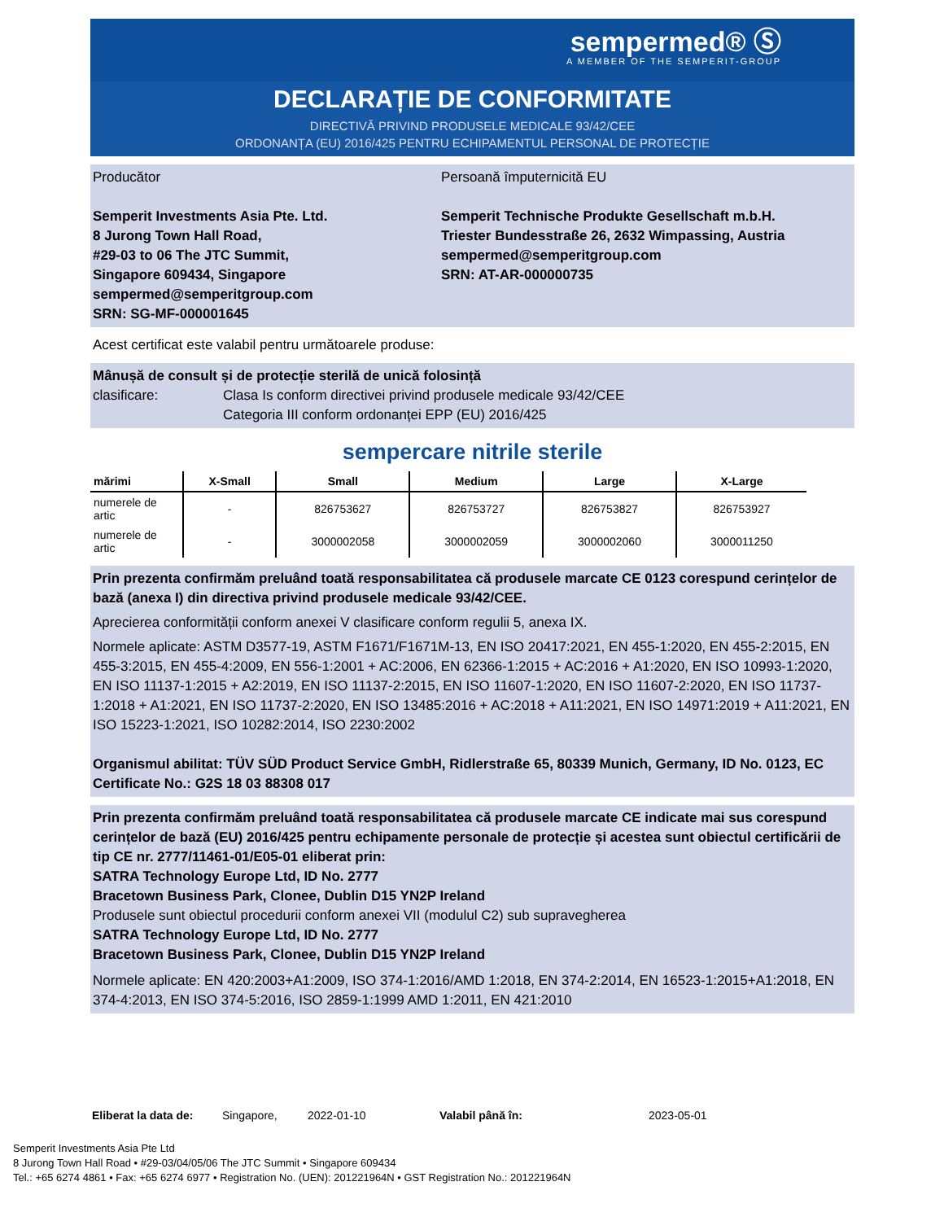sempermed® Ⓢ
A MEMBER OF THE SEMPERIT-GROUP
DECLARAȚIE DE CONFORMITATE
DIRECTIVĂ PRIVIND PRODUSELE MEDICALE 93/42/CEE
ORDONANȚA (EU) 2016/425 PENTRU ECHIPAMENTUL PERSONAL DE PROTECȚIE
Producător
Semperit Investments Asia Pte. Ltd.
8 Jurong Town Hall Road,
#29-03 to 06 The JTC Summit,
Singapore 609434, Singapore
sempermed@semperitgroup.com
SRN: SG-MF-000001645
Persoană împuternicită EU
Semperit Technische Produkte Gesellschaft m.b.H.
Triester Bundesstraße 26, 2632 Wimpassing, Austria
sempermed@semperitgroup.com
SRN: AT-AR-000000735
Acest certificat este valabil pentru următoarele produse:
Mânușă de consult și de protecție sterilă de unică folosință
clasificare: Clasa Is conform directivei privind produsele medicale 93/42/CEE
Categoria III conform ordonanței EPP (EU) 2016/425
sempercare nitrile sterile
| mărimi | X-Small | Small | Medium | Large | X-Large |
| --- | --- | --- | --- | --- | --- |
| numerele de artic | - | 826753627 | 826753727 | 826753827 | 826753927 |
| numerele de artic | - | 3000002058 | 3000002059 | 3000002060 | 3000011250 |
Prin prezenta confirmăm preluând toată responsabilitatea că produsele marcate CE 0123 corespund cerințelor de bază (anexa I) din directiva privind produsele medicale 93/42/CEE.
Aprecierea conformității conform anexei V clasificare conform regulii 5, anexa IX.
Normele aplicate: ASTM D3577-19, ASTM F1671/F1671M-13, EN ISO 20417:2021, EN 455-1:2020, EN 455-2:2015, EN 455-3:2015, EN 455-4:2009, EN 556-1:2001 + AC:2006, EN 62366-1:2015 + AC:2016 + A1:2020, EN ISO 10993-1:2020, EN ISO 11137-1:2015 + A2:2019, EN ISO 11137-2:2015, EN ISO 11607-1:2020, EN ISO 11607-2:2020, EN ISO 11737-1:2018 + A1:2021, EN ISO 11737-2:2020, EN ISO 13485:2016 + AC:2018 + A11:2021, EN ISO 14971:2019 + A11:2021, EN ISO 15223-1:2021, ISO 10282:2014, ISO 2230:2002
Organismul abilitat: TÜV SÜD Product Service GmbH, Ridlerstraße 65, 80339 Munich, Germany, ID No. 0123, EC Certificate No.: G2S 18 03 88308 017
Prin prezenta confirmăm preluând toată responsabilitatea că produsele marcate CE indicate mai sus corespund cerințelor de bază (EU) 2016/425 pentru echipamente personale de protecție și acestea sunt obiectul certificării de tip CE nr. 2777/11461-01/E05-01 eliberat prin:
SATRA Technology Europe Ltd, ID No. 2777
Bracetown Business Park, Clonee, Dublin D15 YN2P Ireland
Produsele sunt obiectul procedurii conform anexei VII (modulul C2) sub supravegherea
SATRA Technology Europe Ltd, ID No. 2777
Bracetown Business Park, Clonee, Dublin D15 YN2P Ireland
Normele aplicate: EN 420:2003+A1:2009, ISO 374-1:2016/AMD 1:2018, EN 374-2:2014, EN 16523-1:2015+A1:2018, EN 374-4:2013, EN ISO 374-5:2016, ISO 2859-1:1999 AMD 1:2011, EN 421:2010
Eliberat la data de: Singapore, 2022-01-10 Valabil până în: 2023-05-01
Semperit Investments Asia Pte Ltd
8 Jurong Town Hall Road • #29-03/04/05/06 The JTC Summit • Singapore 609434
Tel.: +65 6274 4861 • Fax: +65 6274 6977 • Registration No. (UEN): 201221964N • GST Registration No.: 201221964N